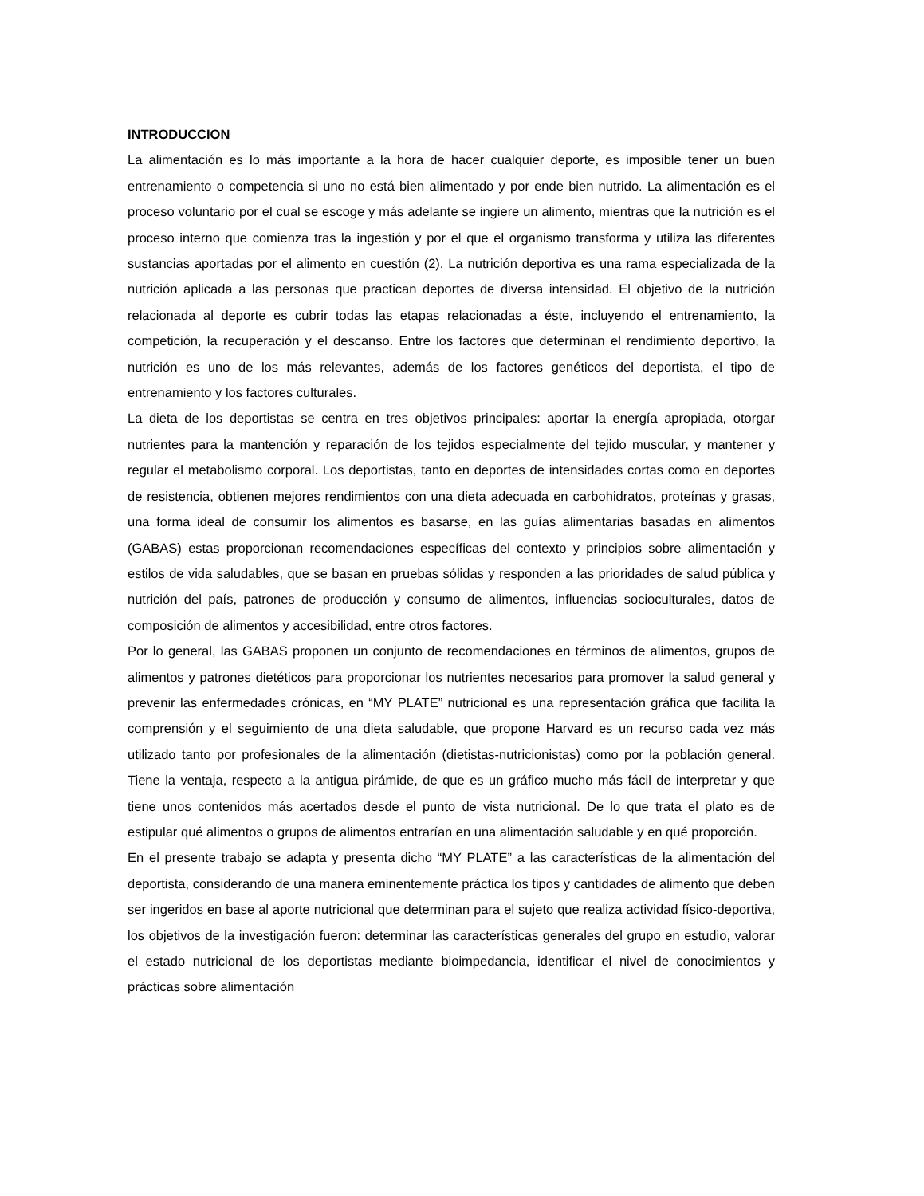INTRODUCCION
La alimentación es lo más importante a la hora de hacer cualquier deporte, es imposible tener un buen entrenamiento o competencia si uno no está bien alimentado y por ende bien nutrido. La alimentación es el proceso voluntario por el cual se escoge y más adelante se ingiere un alimento, mientras que la nutrición es el proceso interno que comienza tras la ingestión y por el que el organismo transforma y utiliza las diferentes sustancias aportadas por el alimento en cuestión (2). La nutrición deportiva es una rama especializada de la nutrición aplicada a las personas que practican deportes de diversa intensidad. El objetivo de la nutrición relacionada al deporte es cubrir todas las etapas relacionadas a éste, incluyendo el entrenamiento, la competición, la recuperación y el descanso. Entre los factores que determinan el rendimiento deportivo, la nutrición es uno de los más relevantes, además de los factores genéticos del deportista, el tipo de entrenamiento y los factores culturales.
La dieta de los deportistas se centra en tres objetivos principales: aportar la energía apropiada, otorgar nutrientes para la mantención y reparación de los tejidos especialmente del tejido muscular, y mantener y regular el metabolismo corporal. Los deportistas, tanto en deportes de intensidades cortas como en deportes de resistencia, obtienen mejores rendimientos con una dieta adecuada en carbohidratos, proteínas y grasas, una forma ideal de consumir los alimentos es basarse, en las guías alimentarias basadas en alimentos (GABAS) estas proporcionan recomendaciones específicas del contexto y principios sobre alimentación y estilos de vida saludables, que se basan en pruebas sólidas y responden a las prioridades de salud pública y nutrición del país, patrones de producción y consumo de alimentos, influencias socioculturales, datos de composición de alimentos y accesibilidad, entre otros factores.
Por lo general, las GABAS proponen un conjunto de recomendaciones en términos de alimentos, grupos de alimentos y patrones dietéticos para proporcionar los nutrientes necesarios para promover la salud general y prevenir las enfermedades crónicas, en “MY PLATE” nutricional es una representación gráfica que facilita la comprensión y el seguimiento de una dieta saludable, que propone Harvard es un recurso cada vez más utilizado tanto por profesionales de la alimentación (dietistas-nutricionistas) como por la población general. Tiene la ventaja, respecto a la antigua pirámide, de que es un gráfico mucho más fácil de interpretar y que tiene unos contenidos más acertados desde el punto de vista nutricional. De lo que trata el plato es de estipular qué alimentos o grupos de alimentos entrarían en una alimentación saludable y en qué proporción.
En el presente trabajo se adapta y presenta dicho “MY PLATE” a las características de la alimentación del deportista, considerando de una manera eminentemente práctica los tipos y cantidades de alimento que deben ser ingeridos en base al aporte nutricional que determinan para el sujeto que realiza actividad físico-deportiva, los objetivos de la investigación fueron: determinar las características generales del grupo en estudio, valorar el estado nutricional de los deportistas mediante bioimpedancia, identificar el nivel de conocimientos y prácticas sobre alimentación